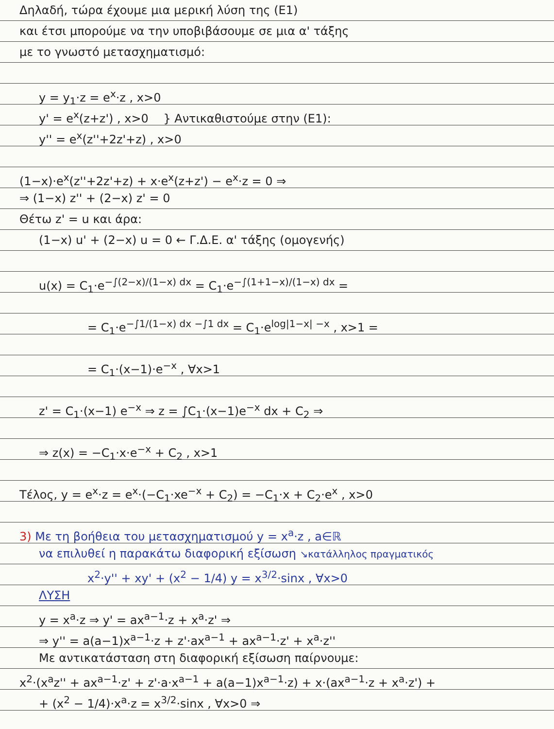Δηλαδή, τώρα έχουμε μια μερική λύση της (Ε1)
και έτσι μπορούμε να την υποβιβάσουμε σε μια α' τάξης
με το γνωστό μετασχηματισμό:
y = y<sub>1</sub>·z = e<sup>x</sup>·z , x>0
y' = e<sup>x</sup>(z+z') , x>0 } Αντικαθιστούμε στην (Ε1):
y'' = e<sup>x</sup>(z''+2z'+z) , x>0
(1−x)·e<sup>x</sup>(z''+2z'+z) + x·e<sup>x</sup>(z+z') − e<sup>x</sup>·z = 0 ⇒
⇒ (1−x) z'' + (2−x) z' = 0
Θέτω z' = u και άρα:
(1−x) u' + (2−x) u = 0 ← Γ.Δ.Ε. α' τάξης (ομογενής)
u(x) = C<sub>1</sub>·e<sup>−∫(2−x)/(1−x) dx</sup> = C<sub>1</sub>·e<sup>−∫(1+1−x)/(1−x) dx</sup> =
= C<sub>1</sub>·e<sup>−∫1/(1−x) dx −∫1 dx</sup> = C<sub>1</sub>·e<sup>log|1−x| −x</sup> , x>1 =
= C<sub>1</sub>·(x−1)·e<sup>−x</sup> , ∀x>1
z' = C<sub>1</sub>·(x−1) e<sup>−x</sup> ⇒ z = ∫C<sub>1</sub>·(x−1)e<sup>−x</sup> dx + C<sub>2</sub> ⇒
⇒ z(x) = −C<sub>1</sub>·x·e<sup>−x</sup> + C<sub>2</sub> , x>1
Τέλος, y = e<sup>x</sup>·z = e<sup>x</sup>·(−C<sub>1</sub>·xe<sup>−x</sup> + C<sub>2</sub>) = −C<sub>1</sub>·x + C<sub>2</sub>·e<sup>x</sup> , x>0
3) Με τη βοήθεια του μετασχηματισμού y = x<sup>a</sup>·z , a∈ℝ
να επιλυθεί η παρακάτω διαφορική εξίσωση ↘κατάλληλος πραγματικός
x<sup>2</sup>·y'' + xy' + (x<sup>2</sup> − 1/4) y = x<sup>3/2</sup>·sinx , ∀x>0
ΛΥΣΗ
y = x<sup>a</sup>·z ⇒ y' = ax<sup>a−1</sup>·z + x<sup>a</sup>·z' ⇒
⇒ y'' = a(a−1)x<sup>a−1</sup>·z + z'·ax<sup>a−1</sup> + ax<sup>a−1</sup>·z' + x<sup>a</sup>·z''
Με αντικατάσταση στη διαφορική εξίσωση παίρνουμε:
x<sup>2</sup>·(x<sup>a</sup>z'' + ax<sup>a−1</sup>·z' + z'·a·x<sup>a−1</sup> + a(a−1)x<sup>a−1</sup>·z) + x·(ax<sup>a−1</sup>·z + x<sup>a</sup>·z') +
+ (x<sup>2</sup> − 1/4)·x<sup>a</sup>·z = x<sup>3/2</sup>·sinx , ∀x>0 ⇒